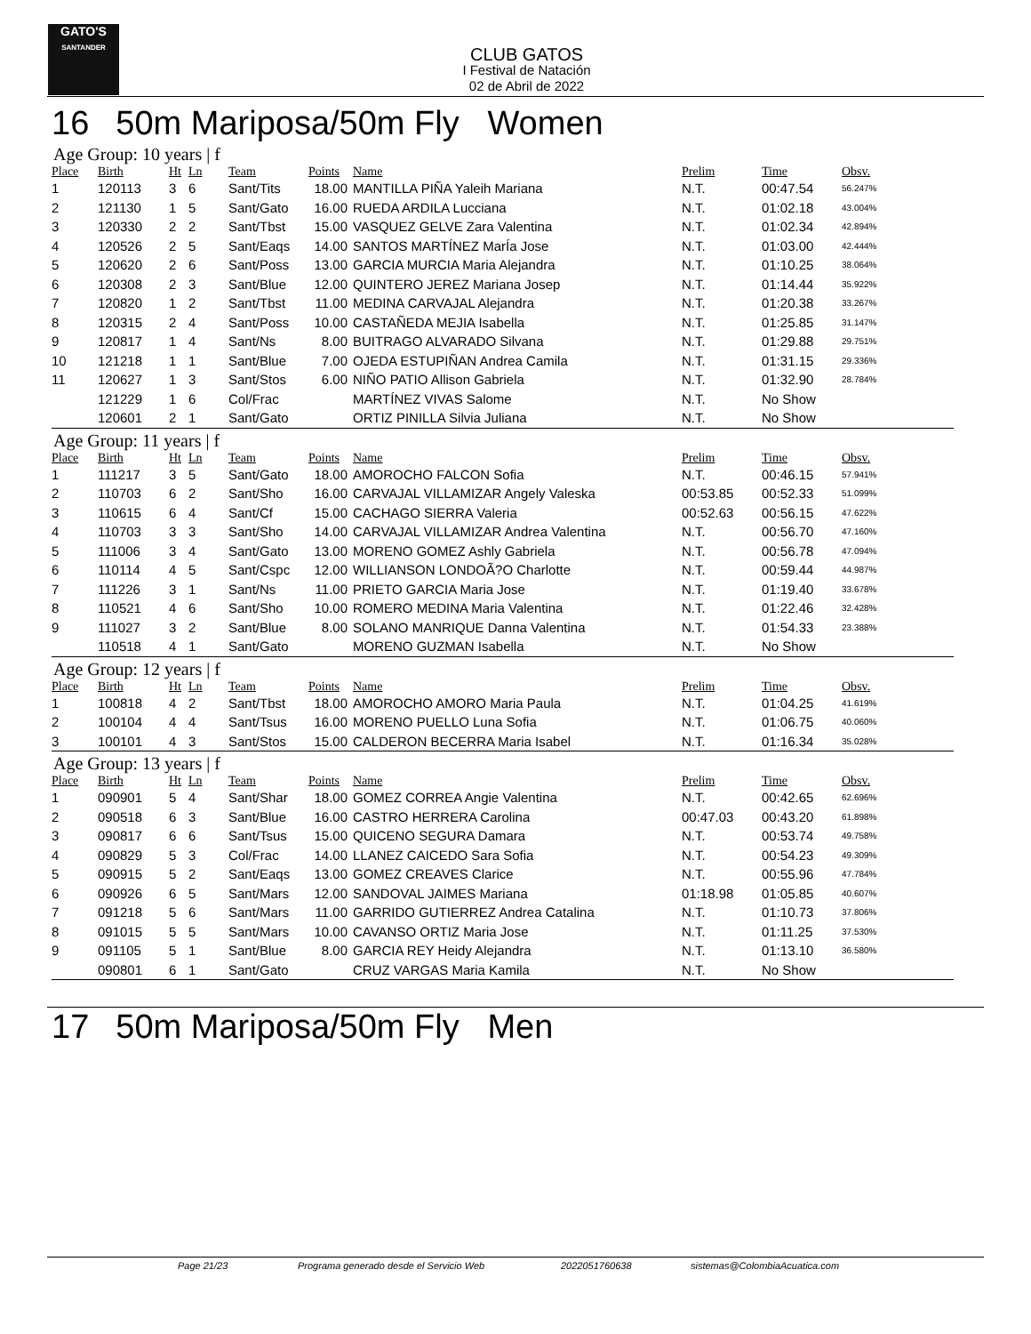GATO'S
SANTANDER
CLUB GATOS
I Festival de Natación
02 de Abril de 2022
16 50m Mariposa/50m Fly Women
Age Group: 10 years | f
| Place | Birth | Ht | Ln | Team | Points | Name | Prelim | Time | Obsv. |
| --- | --- | --- | --- | --- | --- | --- | --- | --- | --- |
| 1 | 120113 | 3 | 6 | Sant/Tits | 18.00 | MANTILLA PIÑA Yaleih Mariana | N.T. | 00:47.54 | 56.247% |
| 2 | 121130 | 1 | 5 | Sant/Gato | 16.00 | RUEDA ARDILA Lucciana | N.T. | 01:02.18 | 43.004% |
| 3 | 120330 | 2 | 2 | Sant/Tbst | 15.00 | VASQUEZ GELVE Zara Valentina | N.T. | 01:02.34 | 42.894% |
| 4 | 120526 | 2 | 5 | Sant/Eaqs | 14.00 | SANTOS MARTÍNEZ MarÍa Jose | N.T. | 01:03.00 | 42.444% |
| 5 | 120620 | 2 | 6 | Sant/Poss | 13.00 | GARCIA MURCIA Maria Alejandra | N.T. | 01:10.25 | 38.064% |
| 6 | 120308 | 2 | 3 | Sant/Blue | 12.00 | QUINTERO JEREZ Mariana Josep | N.T. | 01:14.44 | 35.922% |
| 7 | 120820 | 1 | 2 | Sant/Tbst | 11.00 | MEDINA CARVAJAL Alejandra | N.T. | 01:20.38 | 33.267% |
| 8 | 120315 | 2 | 4 | Sant/Poss | 10.00 | CASTAÑEDA MEJIA Isabella | N.T. | 01:25.85 | 31.147% |
| 9 | 120817 | 1 | 4 | Sant/Ns | 8.00 | BUITRAGO ALVARADO Silvana | N.T. | 01:29.88 | 29.751% |
| 10 | 121218 | 1 | 1 | Sant/Blue | 7.00 | OJEDA ESTUPIÑAN Andrea Camila | N.T. | 01:31.15 | 29.336% |
| 11 | 120627 | 1 | 3 | Sant/Stos | 6.00 | NIÑO PATIO Allison Gabriela | N.T. | 01:32.90 | 28.784% |
| | 121229 | 1 | 6 | Col/Frac | | MARTÍNEZ VIVAS Salome | N.T. | No Show | |
| | 120601 | 2 | 1 | Sant/Gato | | ORTIZ PINILLA Silvia Juliana | N.T. | No Show | |
Age Group: 11 years | f
| Place | Birth | Ht | Ln | Team | Points | Name | Prelim | Time | Obsv. |
| --- | --- | --- | --- | --- | --- | --- | --- | --- | --- |
| 1 | 111217 | 3 | 5 | Sant/Gato | 18.00 | AMOROCHO FALCON Sofia | N.T. | 00:46.15 | 57.941% |
| 2 | 110703 | 6 | 2 | Sant/Sho | 16.00 | CARVAJAL VILLAMIZAR Angely Valeska | 00:53.85 | 00:52.33 | 51.099% |
| 3 | 110615 | 6 | 4 | Sant/Cf | 15.00 | CACHAGO SIERRA Valeria | 00:52.63 | 00:56.15 | 47.622% |
| 4 | 110703 | 3 | 3 | Sant/Sho | 14.00 | CARVAJAL VILLAMIZAR Andrea Valentina | N.T. | 00:56.70 | 47.160% |
| 5 | 111006 | 3 | 4 | Sant/Gato | 13.00 | MORENO GOMEZ Ashly Gabriela | N.T. | 00:56.78 | 47.094% |
| 6 | 110114 | 4 | 5 | Sant/Cspc | 12.00 | WILLIANSON LONDOÃ?O Charlotte | N.T. | 00:59.44 | 44.987% |
| 7 | 111226 | 3 | 1 | Sant/Ns | 11.00 | PRIETO GARCIA Maria Jose | N.T. | 01:19.40 | 33.678% |
| 8 | 110521 | 4 | 6 | Sant/Sho | 10.00 | ROMERO MEDINA Maria Valentina | N.T. | 01:22.46 | 32.428% |
| 9 | 111027 | 3 | 2 | Sant/Blue | 8.00 | SOLANO MANRIQUE Danna Valentina | N.T. | 01:54.33 | 23.388% |
| | 110518 | 4 | 1 | Sant/Gato | | MORENO GUZMAN Isabella | N.T. | No Show | |
Age Group: 12 years | f
| Place | Birth | Ht | Ln | Team | Points | Name | Prelim | Time | Obsv. |
| --- | --- | --- | --- | --- | --- | --- | --- | --- | --- |
| 1 | 100818 | 4 | 2 | Sant/Tbst | 18.00 | AMOROCHO AMORO Maria Paula | N.T. | 01:04.25 | 41.619% |
| 2 | 100104 | 4 | 4 | Sant/Tsus | 16.00 | MORENO PUELLO Luna Sofia | N.T. | 01:06.75 | 40.060% |
| 3 | 100101 | 4 | 3 | Sant/Stos | 15.00 | CALDERON BECERRA Maria Isabel | N.T. | 01:16.34 | 35.028% |
Age Group: 13 years | f
| Place | Birth | Ht | Ln | Team | Points | Name | Prelim | Time | Obsv. |
| --- | --- | --- | --- | --- | --- | --- | --- | --- | --- |
| 1 | 090901 | 5 | 4 | Sant/Shar | 18.00 | GOMEZ CORREA Angie Valentina | N.T. | 00:42.65 | 62.696% |
| 2 | 090518 | 6 | 3 | Sant/Blue | 16.00 | CASTRO HERRERA Carolina | 00:47.03 | 00:43.20 | 61.898% |
| 3 | 090817 | 6 | 6 | Sant/Tsus | 15.00 | QUICENO SEGURA Damara | N.T. | 00:53.74 | 49.758% |
| 4 | 090829 | 5 | 3 | Col/Frac | 14.00 | LLANEZ CAICEDO Sara Sofia | N.T. | 00:54.23 | 49.309% |
| 5 | 090915 | 5 | 2 | Sant/Eaqs | 13.00 | GOMEZ CREAVES Clarice | N.T. | 00:55.96 | 47.784% |
| 6 | 090926 | 6 | 5 | Sant/Mars | 12.00 | SANDOVAL JAIMES Mariana | 01:18.98 | 01:05.85 | 40.607% |
| 7 | 091218 | 5 | 6 | Sant/Mars | 11.00 | GARRIDO GUTIERREZ Andrea Catalina | N.T. | 01:10.73 | 37.806% |
| 8 | 091015 | 5 | 5 | Sant/Mars | 10.00 | CAVANSO ORTIZ Maria Jose | N.T. | 01:11.25 | 37.530% |
| 9 | 091105 | 5 | 1 | Sant/Blue | 8.00 | GARCIA REY Heidy Alejandra | N.T. | 01:13.10 | 36.580% |
| | 090801 | 6 | 1 | Sant/Gato | | CRUZ VARGAS Maria Kamila | N.T. | No Show | |
17 50m Mariposa/50m Fly Men
Page 21/23 Programa generado desde el Servicio Web 2022051760638 sistemas@ColombiaAcuatica.com